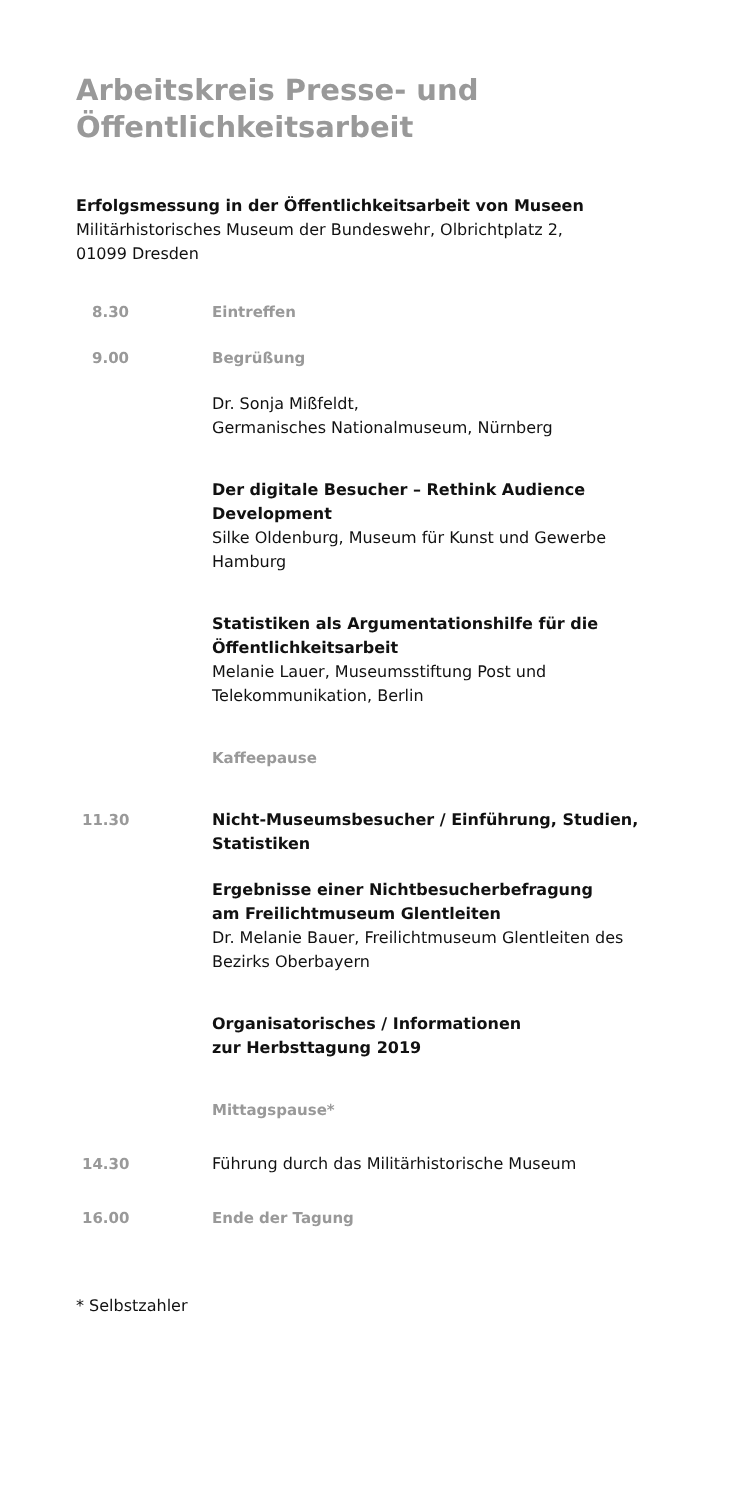Arbeitskreis Presse- und
Öffentlichkeitsarbeit
Erfolgsmessung in der Öffentlichkeitsarbeit von Museen
Militärhistorisches Museum der Bundeswehr, Olbrichtplatz 2,
01099 Dresden
8.30 Eintreffen
9.00 Begrüßung
Dr. Sonja Mißfeldt,
Germanisches Nationalmuseum, Nürnberg
Der digitale Besucher – Rethink Audience Development
Silke Oldenburg, Museum für Kunst und Gewerbe Hamburg
Statistiken als Argumentationshilfe für die Öffentlich­keitsarbeit
Melanie Lauer, Museumsstiftung Post und Telekommunikation, Berlin
Kaffeepause
11.30 Nicht-Museumsbesucher / Einführung, Studien, Statistiken
Ergebnisse einer Nichtbesucherbefragung
am Freilichtmuseum Glentleiten
Dr. Melanie Bauer, Freilichtmuseum Glentleiten des Bezirks Oberbayern
Organisatorisches / Informationen
zur Herbsttagung 2019
Mittagspause*
14.30 Führung durch das Militärhistorische Museum
16.00 Ende der Tagung
* Selbstzahler